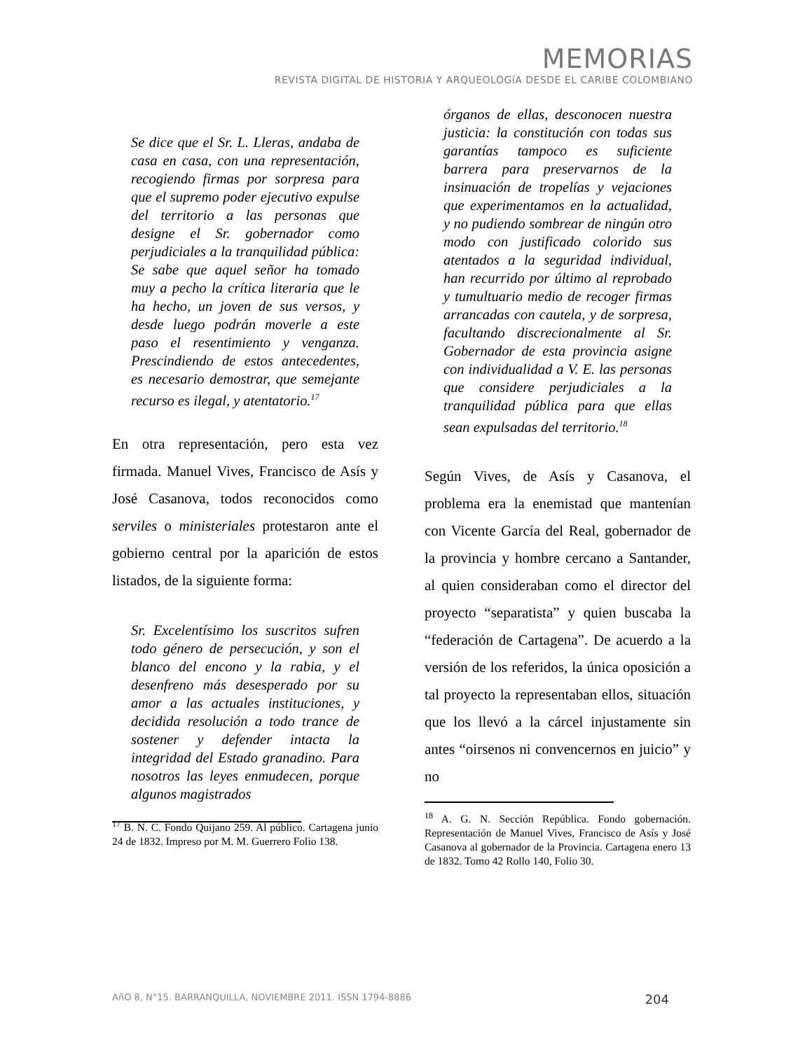MEMORIAS
REVISTA DIGITAL DE HISTORIA Y ARQUEOLOGíA DESDE EL CARIBE COLOMBIANO
Se dice que el Sr. L. Lleras, andaba de casa en casa, con una representación, recogiendo firmas por sorpresa para que el supremo poder ejecutivo expulse del territorio a las personas que designe el Sr. gobernador como perjudiciales a la tranquilidad pública: Se sabe que aquel señor ha tomado muy a pecho la crítica literaria que le ha hecho, un joven de sus versos, y desde luego podrán moverle a este paso el resentimiento y venganza. Prescindiendo de estos antecedentes, es necesario demostrar, que semejante recurso es ilegal, y atentatorio.<sup>17</sup>
En otra representación, pero esta vez firmada. Manuel Vives, Francisco de Asís y José Casanova, todos reconocidos como serviles o ministeriales protestaron ante el gobierno central por la aparición de estos listados, de la siguiente forma:
Sr. Excelentísimo los suscritos sufren todo género de persecución, y son el blanco del encono y la rabia, y el desenfreno más desesperado por su amor a las actuales instituciones, y decidida resolución a todo trance de sostener y defender intacta la integridad del Estado granadino. Para nosotros las leyes enmudecen, porque algunos magistrados
<sup>17</sup> B. N. C. Fondo Quijano 259. Al público. Cartagena junio 24 de 1832. Impreso por M. M. Guerrero Folio 138.
órganos de ellas, desconocen nuestra justicia: la constitución con todas sus garantías tampoco es suficiente barrera para preservarnos de la insinuación de tropelías y vejaciones que experimentamos en la actualidad, y no pudiendo sombrear de ningún otro modo con justificado colorido sus atentados a la seguridad individual, han recurrido por último al reprobado y tumultuario medio de recoger firmas arrancadas con cautela, y de sorpresa, facultando discrecionalmente al Sr. Gobernador de esta provincia asigne con individualidad a V. E. las personas que considere perjudiciales a la tranquilidad pública para que ellas sean expulsadas del territorio.<sup>18</sup>
Según Vives, de Asís y Casanova, el problema era la enemistad que mantenían con Vicente García del Real, gobernador de la provincia y hombre cercano a Santander, al quien consideraban como el director del proyecto “separatista” y quien buscaba la “federación de Cartagena”. De acuerdo a la versión de los referidos, la única oposición a tal proyecto la representaban ellos, situación que los llevó a la cárcel injustamente sin antes “oirsenos ni convencernos en juicio” y no
<sup>18</sup> A. G. N. Sección República. Fondo gobernación. Representación de Manuel Vives, Francisco de Asís y José Casanova al gobernador de la Provincia. Cartagena enero 13 de 1832. Tomo 42 Rollo 140, Folio 30.
AñO 8, N°15. BARRANQUILLA, NOVIEMBRE 2011. ISSN 1794-8886 204